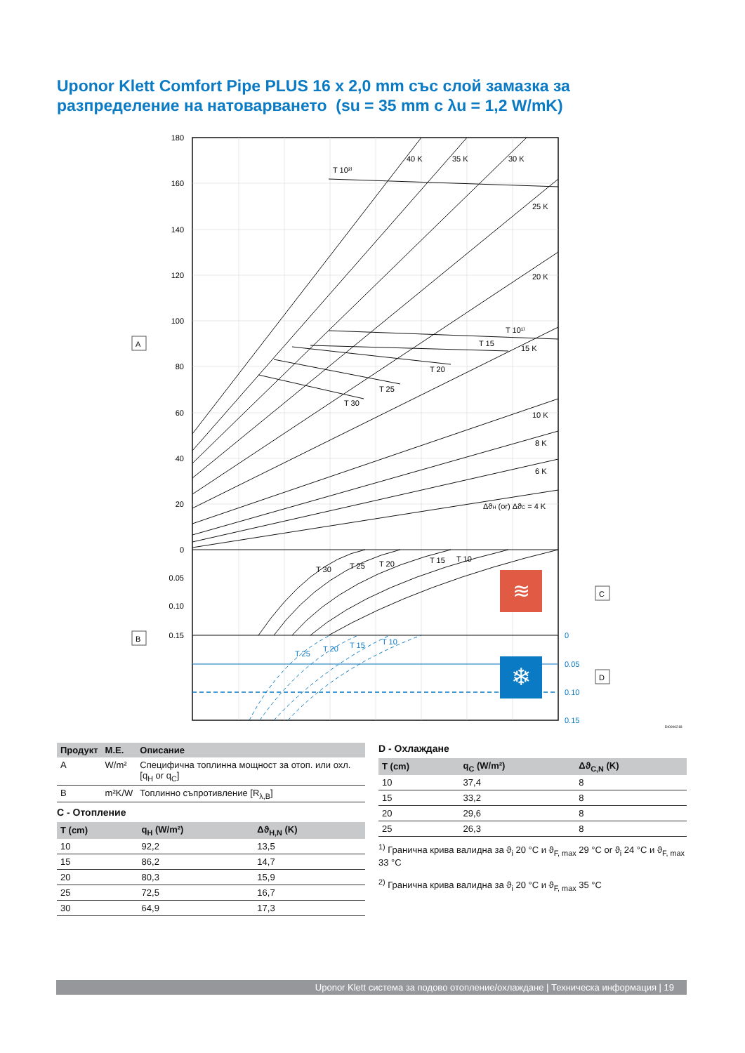Uponor Klett Comfort Pipe PLUS 16 x 2,0 mm със слой замазка за
разпределение на натоварването (su = 35 mm с λu = 1,2 W/mK)
180
160
140
120
100
80
60
40
20
0
0.05
0.10
0.15
0
0.05
0.10
0.15
T 10²⁾
40 K
35 K
30 K
25 K
20 K
15 K
10 K
8 K
6 K
ΔϑH (or) ΔϑC = 4 K
T 10¹⁾
T 15
T 20
T 25
T 30
T 30
T 25
T 20
T 15
T 10
T 25
T 20
T 15
T 10
≋
❄
A
B
C
D
DI0000218
| Продукт | M.E. | Описание |
| --- | --- | --- |
| A | W/m² | Специфична топлинна мощност за отоп. или охл. [q<sub>H</sub> or q<sub>C</sub>] |
| B | m²K/W | Топлинно съпротивление [R<sub>λ,B</sub>] |
C - Отопление
| T (cm) | q<sub>H</sub> (W/m²) | Δϑ<sub>H,N</sub> (K) |
| --- | --- | --- |
| 10 | 92,2 | 13,5 |
| 15 | 86,2 | 14,7 |
| 20 | 80,3 | 15,9 |
| 25 | 72,5 | 16,7 |
| 30 | 64,9 | 17,3 |
D - Охлаждане
| T (cm) | q<sub>C</sub> (W/m²) | Δϑ<sub>C,N</sub> (K) |
| --- | --- | --- |
| 10 | 37,4 | 8 |
| 15 | 33,2 | 8 |
| 20 | 29,6 | 8 |
| 25 | 26,3 | 8 |
<sup>1)</sup> Гранична крива валидна за ϑ<sub>i</sub> 20 °C и ϑ<sub>F, max</sub> 29 °C or ϑ<sub>i</sub> 24 °C и ϑ<sub>F, max</sub> 33 °C
<sup>2)</sup> Гранична крива валидна за ϑ<sub>i</sub> 20 °C и ϑ<sub>F, max</sub> 35 °C
Uponor Klett система за подово отопление/охлаждане | Техническа информация | 19